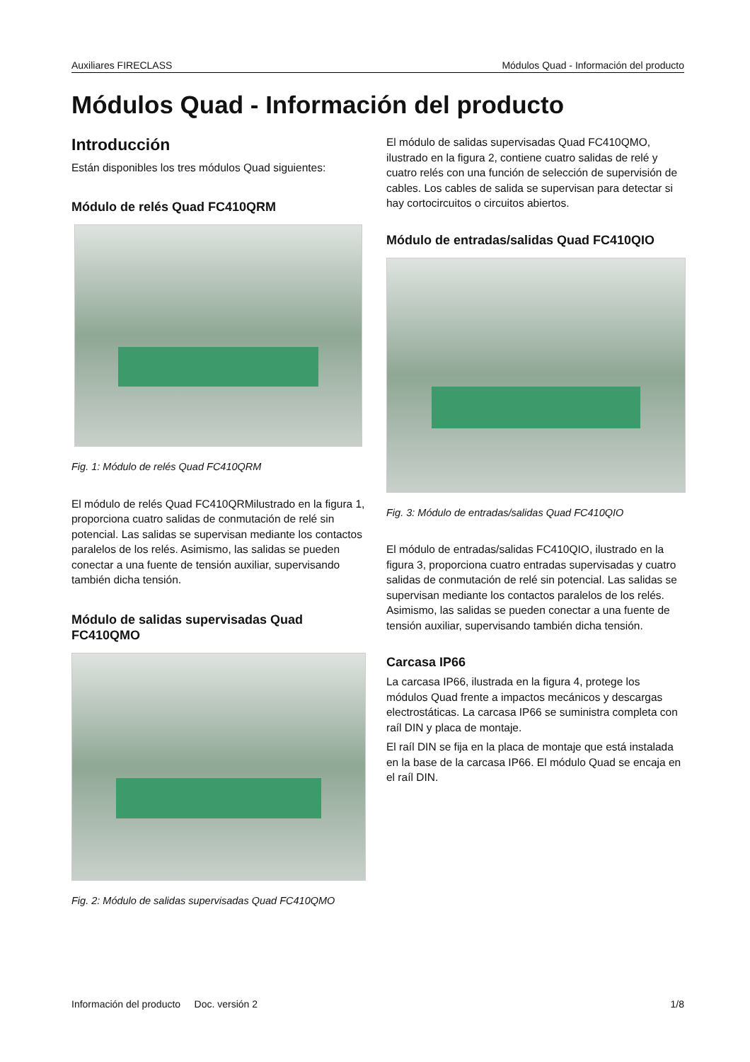Auxiliares FIRECLASS Módulos Quad - Información del producto
Módulos Quad - Información del producto
Introducción
Están disponibles los tres módulos Quad siguientes:
Módulo de relés Quad FC410QRM
Fig. 1: Módulo de relés Quad FC410QRM
El módulo de relés Quad FC410QRMilustrado en la figura 1, proporciona cuatro salidas de conmutación de relé sin potencial. Las salidas se supervisan mediante los contactos paralelos de los relés. Asimismo, las salidas se pueden conectar a una fuente de tensión auxiliar, supervisando también dicha tensión.
Módulo de salidas supervisadas Quad FC410QMO
Fig. 2: Módulo de salidas supervisadas Quad FC410QMO
El módulo de salidas supervisadas Quad FC410QMO, ilustrado en la figura 2, contiene cuatro salidas de relé y cuatro relés con una función de selección de supervisión de cables. Los cables de salida se supervisan para detectar si hay cortocircuitos o circuitos abiertos.
Módulo de entradas/salidas Quad FC410QIO
Fig. 3: Módulo de entradas/salidas Quad FC410QIO
El módulo de entradas/salidas FC410QIO, ilustrado en la figura 3, proporciona cuatro entradas supervisadas y cuatro salidas de conmutación de relé sin potencial. Las salidas se supervisan mediante los contactos paralelos de los relés. Asimismo, las salidas se pueden conectar a una fuente de tensión auxiliar, supervisando también dicha tensión.
Carcasa IP66
La carcasa IP66, ilustrada en la figura 4, protege los módulos Quad frente a impactos mecánicos y descargas electrostáticas. La carcasa IP66 se suministra completa con raíl DIN y placa de montaje.
El raíl DIN se fija en la placa de montaje que está instalada en la base de la carcasa IP66. El módulo Quad se encaja en el raíl DIN.
Información del producto Doc. versión 2 1/8